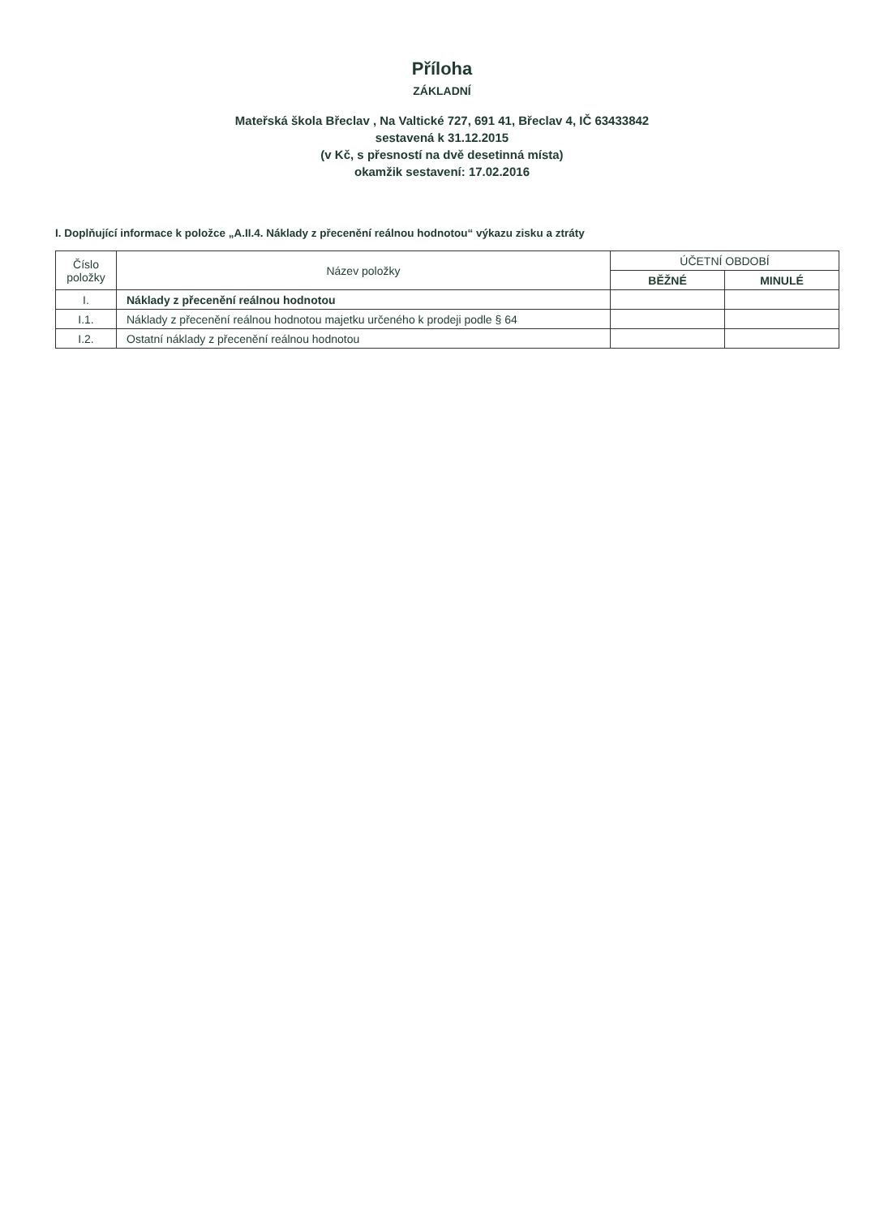Příloha
ZÁKLADNÍ
Mateřská škola Břeclav , Na Valtické 727, 691 41, Břeclav 4, IČ 63433842
sestavená k 31.12.2015
(v Kč, s přesností na dvě desetinná místa)
okamžik sestavení: 17.02.2016
I. Doplňující informace k položce „A.II.4. Náklady z přecenění reálnou hodnotou“ výkazu zisku a ztráty
| Číslo položky | Název položky | ÚČETNÍ OBDOBÍ | |
| --- | --- | --- | --- |
| | | BĚŽNÉ | MINULÉ |
| I. | Náklady z přecenění reálnou hodnotou | | |
| I.1. | Náklady z přecenění reálnou hodnotou majetku určeného k prodeji podle § 64 | | |
| I.2. | Ostatní náklady z přecenění reálnou hodnotou | | |